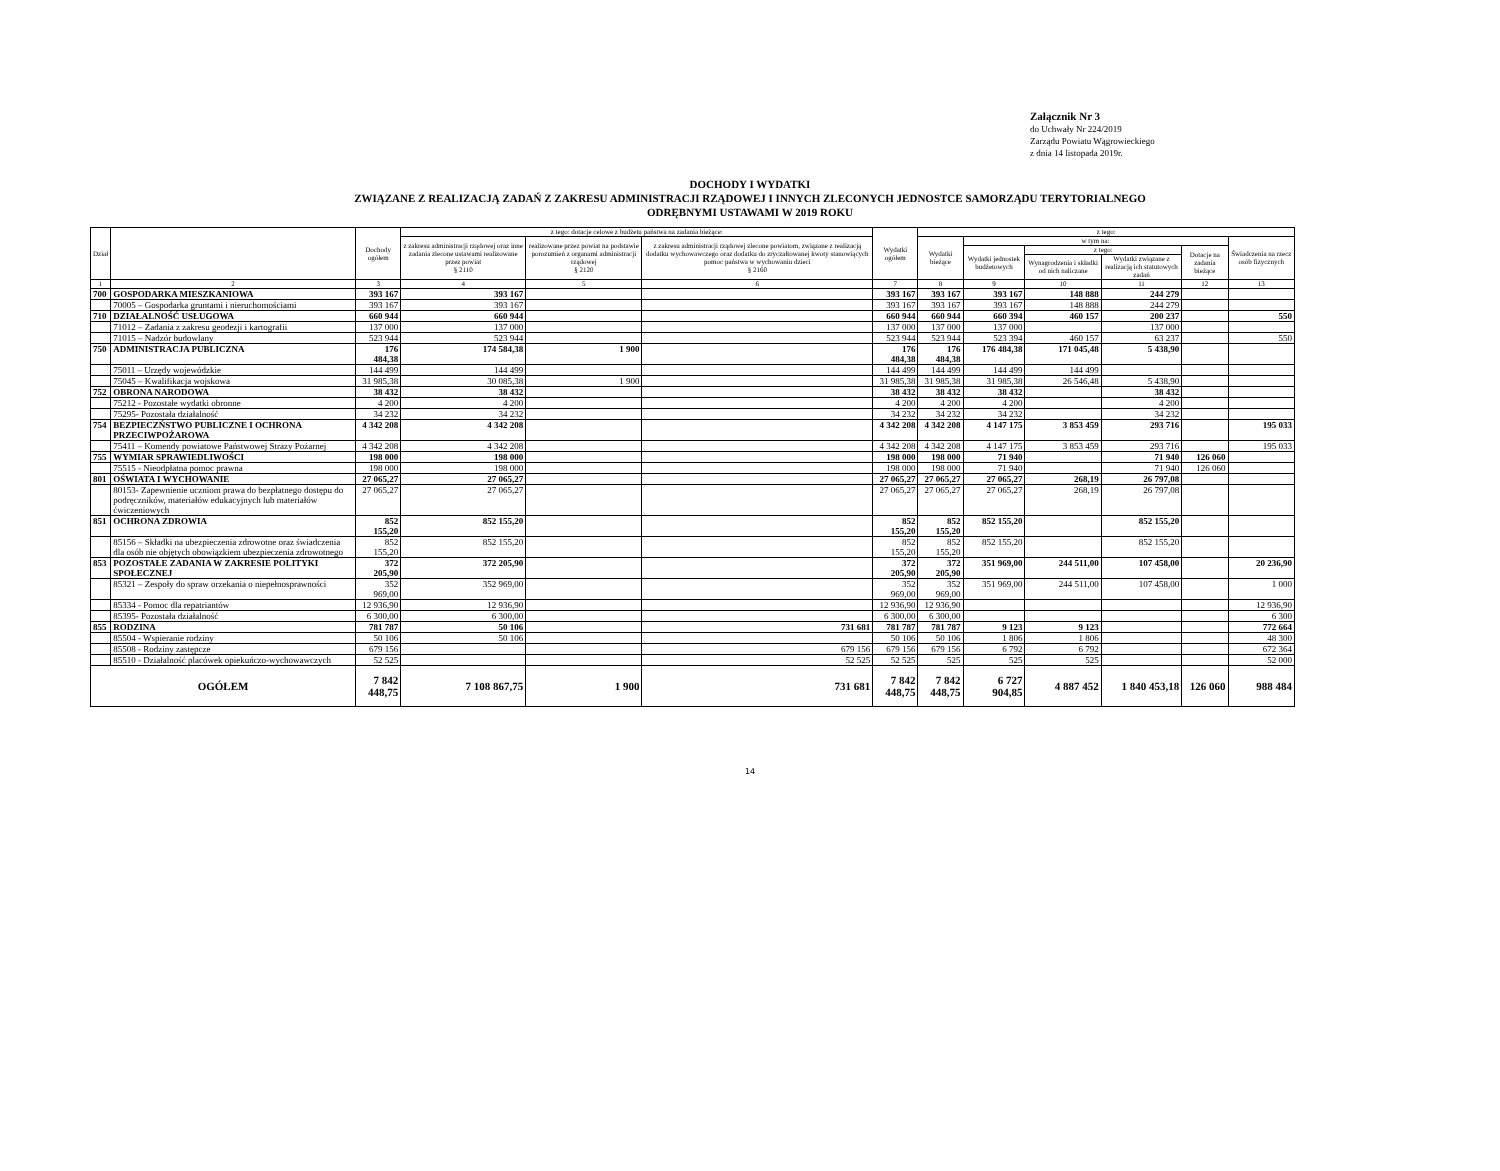Załącznik Nr 3
do Uchwały Nr 224/2019
Zarządu Powiatu Wągrowieckiego
z dnia 14 listopada 2019r.
DOCHODY I WYDATKI
ZWIĄZANE Z REALIZACJĄ ZADAŃ Z ZAKRESU ADMINISTRACJI RZĄDOWEJ I INNYCH ZLECONYCH JEDNOSTCE SAMORZĄDU TERYTORIALNEGO
ODRĘBNYMI USTAWAMI W 2019 ROKU
| Dział | | Dochody ogółem | z tego: dotacje celowe z budżetu państwa na zadania bieżące: | | | Wydatki ogółem | z tego: | | | | | |
| --- | --- | --- | --- | --- | --- | --- | --- | --- | --- | --- | --- | --- |
| | | | z zakresu administracji rządowej oraz inne zadania zlecone ustawami realizowane przez powiat § 2110 | realizowane przez powiat na podstawie porozumień z organami administracji rządowej § 2120 | z zakresu administracji rządowej zlecone powiatom, związane z realizacją dodatku wychowawczego oraz dodatku do zryczałtowanej kwoty stanowiących pomoc państwa w wychowaniu dzieci § 2160 | | Wydatki bieżące | w tym na: | | | | Świadczenia na rzecz osób fizycznych |
| | | | | | | | | Wydatki jednostek budżetowych | z tego: | | Dotacje na zadania bieżące | |
| | | | | | | | | | Wynagrodzenia i składki od nich naliczane | Wydatki związane z realizacją ich statutowych zadań | | |
| 1 | 2 | 3 | 4 | 5 | 6 | 7 | 8 | 9 | 10 | 11 | 12 | 13 |
| 700 | GOSPODARKA MIESZKANIOWA | 393 167 | 393 167 | | | 393 167 | 393 167 | 393 167 | 148 888 | 244 279 | | |
| | 70005 – Gospodarka gruntami i nieruchomościami | 393 167 | 393 167 | | | 393 167 | 393 167 | 393 167 | 148 888 | 244 279 | | |
| 710 | DZIAŁALNOŚĆ USŁUGOWA | 660 944 | 660 944 | | | 660 944 | 660 944 | 660 394 | 460 157 | 200 237 | | 550 |
| | 71012 – Zadania z zakresu geodezji i kartografii | 137 000 | 137 000 | | | 137 000 | 137 000 | 137 000 | | 137 000 | | |
| | 71015 – Nadzór budowlany | 523 944 | 523 944 | | | 523 944 | 523 944 | 523 394 | 460 157 | 63 237 | | 550 |
| 750 | ADMINISTRACJA PUBLICZNA | 176 484,38 | 174 584,38 | 1 900 | | 176 484,38 | 176 484,38 | 176 484,38 | 171 045,48 | 5 438,90 | | |
| | 75011 – Urzędy wojewódzkie | 144 499 | 144 499 | | | 144 499 | 144 499 | 144 499 | 144 499 | | | |
| | 75045 – Kwalifikacja wojskowa | 31 985,38 | 30 085,38 | 1 900 | | 31 985,38 | 31 985,38 | 31 985,38 | 26 546,48 | 5 438,90 | | |
| 752 | OBRONA NARODOWA | 38 432 | 38 432 | | | 38 432 | 38 432 | 38 432 | | 38 432 | | |
| | 75212 - Pozostałe wydatki obronne | 4 200 | 4 200 | | | 4 200 | 4 200 | 4 200 | | 4 200 | | |
| | 75295- Pozostała działalność | 34 232 | 34 232 | | | 34 232 | 34 232 | 34 232 | | 34 232 | | |
| 754 | BEZPIECZŃSTWO PUBLICZNE I OCHRONA PRZECIWPOŻAROWA | 4 342 208 | 4 342 208 | | | 4 342 208 | 4 342 208 | 4 147 175 | 3 853 459 | 293 716 | | 195 033 |
| | 75411 – Komendy powiatowe Państwowej Strazy Pożarnej | 4 342 208 | 4 342 208 | | | 4 342 208 | 4 342 208 | 4 147 175 | 3 853 459 | 293 716 | | 195 033 |
| 755 | WYMIAR SPRAWIEDLIWOŚCI | 198 000 | 198 000 | | | 198 000 | 198 000 | 71 940 | | 71 940 | 126 060 | |
| | 75515 - Nieodpłatna pomoc prawna | 198 000 | 198 000 | | | 198 000 | 198 000 | 71 940 | | 71 940 | 126 060 | |
| 801 | OŚWIATA I WYCHOWANIE | 27 065,27 | 27 065,27 | | | 27 065,27 | 27 065,27 | 27 065,27 | 268,19 | 26 797,08 | | |
| | 80153- Zapewnienie uczniom prawa do bezpłatnego dostępu do podręczników, materiałów edukacyjnych lub materiałów ćwiczeniowych | 27 065,27 | 27 065,27 | | | 27 065,27 | 27 065,27 | 27 065,27 | 268,19 | 26 797,08 | | |
| 851 | OCHRONA ZDROWIA | 852 155,20 | 852 155,20 | | | 852 155,20 | 852 155,20 | 852 155,20 | | 852 155,20 | | |
| | 85156 – Składki na ubezpieczenia zdrowotne oraz świadczenia dla osób nie objętych obowiązkiem ubezpieczenia zdrowotnego | 852 155,20 | 852 155,20 | | | 852 155,20 | 852 155,20 | 852 155,20 | | 852 155,20 | | |
| 853 | POZOSTAŁE ZADANIA W ZAKRESIE POLITYKI SPOŁECZNEJ | 372 205,90 | 372 205,90 | | | 372 205,90 | 372 205,90 | 351 969,00 | 244 511,00 | 107 458,00 | | 20 236,90 |
| | 85321 – Zespoły do spraw orzekania o niepełnosprawności | 352 969,00 | 352 969,00 | | | 352 969,00 | 352 969,00 | 351 969,00 | 244 511,00 | 107 458,00 | | 1 000 |
| | 85334 - Pomoc dla repatriantów | 12 936,90 | 12 936,90 | | | 12 936,90 | 12 936,90 | | | | | 12 936,90 |
| | 85395- Pozostała działalność | 6 300,00 | 6 300,00 | | | 6 300,00 | 6 300,00 | | | | | 6 300 |
| 855 | RODZINA | 781 787 | 50 106 | | 731 681 | 781 787 | 781 787 | 9 123 | 9 123 | | | 772 664 |
| | 85504 - Wspieranie rodziny | 50 106 | 50 106 | | | 50 106 | 50 106 | 1 806 | 1 806 | | | 48 300 |
| | 85508 - Rodziny zastępcze | 679 156 | | | 679 156 | 679 156 | 679 156 | 6 792 | 6 792 | | | 672 364 |
| | 85510 - Działalność placówek opiekuńczo-wychowawczych | 52 525 | | | 52 525 | 52 525 | 525 | 525 | 525 | | | 52 000 |
| OGÓŁEM | | 7 842 448,75 | 7 108 867,75 | 1 900 | 731 681 | 7 842 448,75 | 7 842 448,75 | 6 727 904,85 | 4 887 452 | 1 840 453,18 | 126 060 | 988 484 |
14